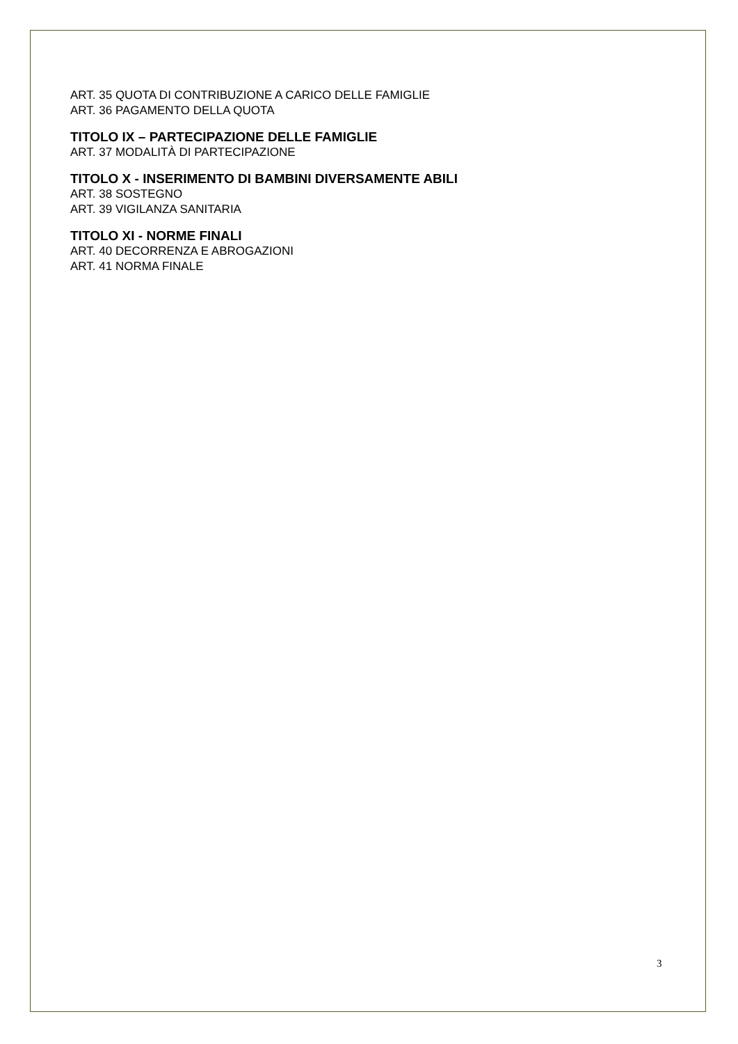ART. 35 QUOTA DI CONTRIBUZIONE A CARICO DELLE FAMIGLIE
ART. 36 PAGAMENTO DELLA QUOTA
TITOLO IX – PARTECIPAZIONE DELLE FAMIGLIE
ART. 37 MODALITÀ DI PARTECIPAZIONE
TITOLO X - INSERIMENTO DI BAMBINI DIVERSAMENTE ABILI
ART. 38 SOSTEGNO
ART. 39 VIGILANZA SANITARIA
TITOLO XI - NORME FINALI
ART. 40 DECORRENZA E ABROGAZIONI
ART. 41 NORMA FINALE
3